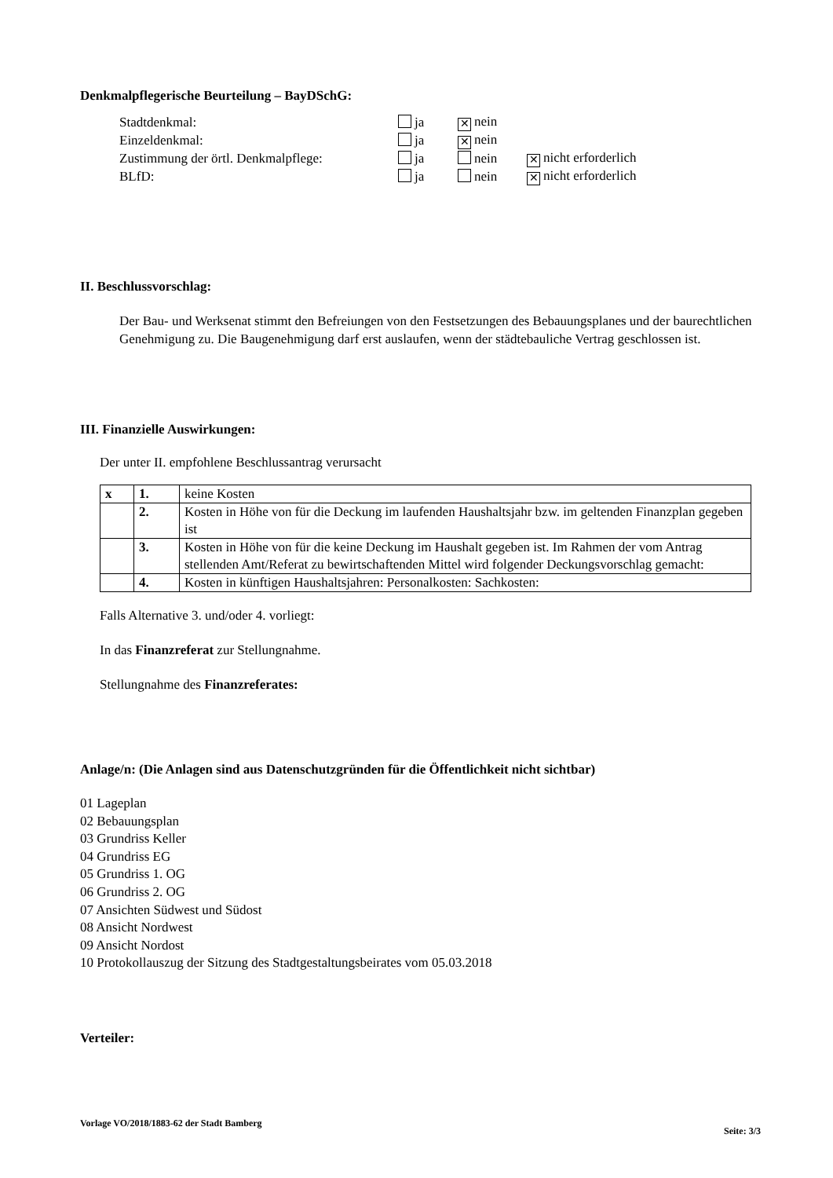Denkmalpflegerische Beurteilung – BayDSchG:
| Stadtdenkmal: | ja | ✕ nein | |
| Einzeldenkmal: | ja | ✕ nein | |
| Zustimmung der örtl. Denkmalpflege: | ja | nein | ✕ nicht erforderlich |
| BLfD: | ja | nein | ✕ nicht erforderlich |
II. Beschlussvorschlag:
Der Bau- und Werksenat stimmt den Befreiungen von den Festsetzungen des Bebauungsplanes und der baurechtlichen Genehmigung zu. Die Baugenehmigung darf erst auslaufen, wenn der städtebauliche Vertrag geschlossen ist.
III. Finanzielle Auswirkungen:
Der unter II. empfohlene Beschlussantrag verursacht
| x | 1. | keine Kosten |
| | 2. | Kosten in Höhe von für die Deckung im laufenden Haushaltsjahr bzw. im geltenden Finanzplan gegeben ist |
| | 3. | Kosten in Höhe von für die keine Deckung im Haushalt gegeben ist. Im Rahmen der vom Antrag stellenden Amt/Referat zu bewirtschaftenden Mittel wird folgender Deckungsvorschlag gemacht: |
| | 4. | Kosten in künftigen Haushaltsjahren: Personalkosten: Sachkosten: |
Falls Alternative 3. und/oder 4. vorliegt:
In das Finanzreferat zur Stellungnahme.
Stellungnahme des Finanzreferates:
Anlage/n: (Die Anlagen sind aus Datenschutzgründen für die Öffentlichkeit nicht sichtbar)
01 Lageplan
02 Bebauungsplan
03 Grundriss Keller
04 Grundriss EG
05 Grundriss 1. OG
06 Grundriss 2. OG
07 Ansichten Südwest und Südost
08 Ansicht Nordwest
09 Ansicht Nordost
10 Protokollauszug der Sitzung des Stadtgestaltungsbeirates vom 05.03.2018
Verteiler:
Vorlage VO/2018/1883-62 der Stadt Bamberg Seite: 3/3